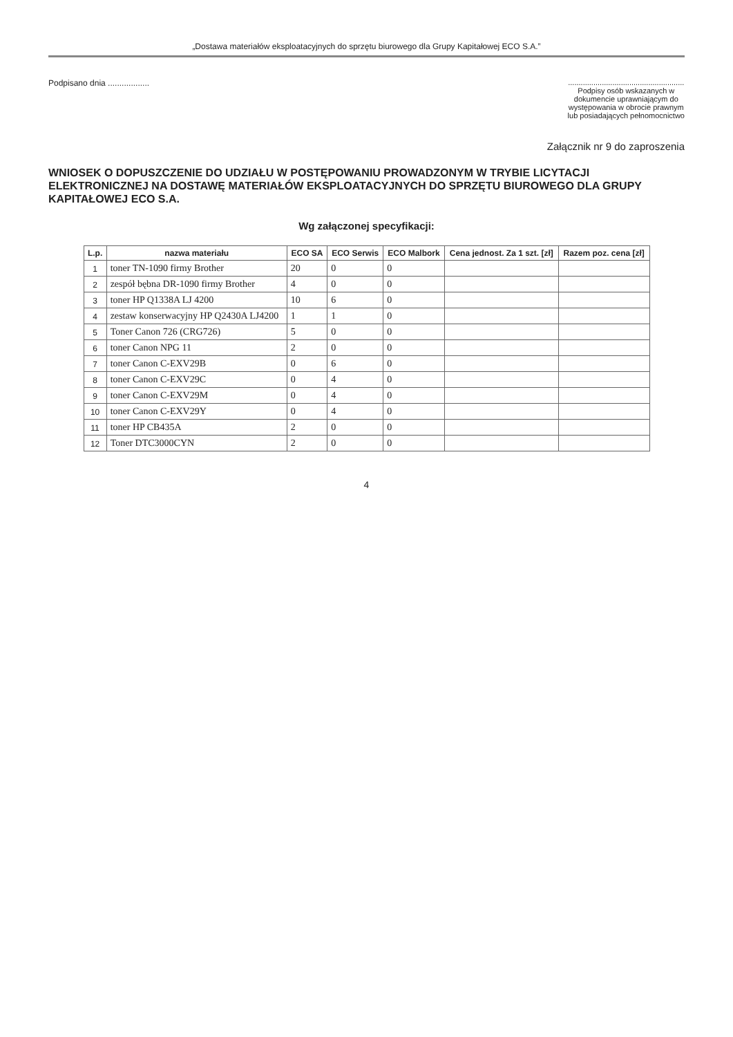„Dostawa materiałów eksploatacyjnych do sprzętu biurowego dla Grupy Kapitałowej ECO S.A.”
Podpisano dnia ..................
.......................................................
Podpisy osób wskazanych w
dokumencie uprawniającym do
występowania w obrocie prawnym
lub posiadających pełnomocnictwo
Załącznik nr 9 do zaproszenia
WNIOSEK O DOPUSZCZENIE DO UDZIAŁU W POSTĘPOWANIU PROWADZONYM W TRYBIE LICYTACJI ELEKTRONICZNEJ NA DOSTAWĘ MATERIAŁÓW EKSPLOATACYJNYCH DO SPRZĘTU BIUROWEGO DLA GRUPY KAPITAŁOWEJ ECO S.A.
Wg załączonej specyfikacji:
| L.p. | nazwa materiału | ECO SA | ECO Serwis | ECO Malbork | Cena jednost. Za 1 szt. [zł] | Razem poz. cena [zł] |
| --- | --- | --- | --- | --- | --- | --- |
| 1 | toner TN-1090 firmy Brother | 20 | 0 | 0 | | |
| 2 | zespół bębna DR-1090 firmy Brother | 4 | 0 | 0 | | |
| 3 | toner HP Q1338A LJ 4200 | 10 | 6 | 0 | | |
| 4 | zestaw konserwacyjny HP Q2430A LJ4200 | 1 | 1 | 0 | | |
| 5 | Toner Canon 726 (CRG726) | 5 | 0 | 0 | | |
| 6 | toner Canon NPG 11 | 2 | 0 | 0 | | |
| 7 | toner Canon C-EXV29B | 0 | 6 | 0 | | |
| 8 | toner Canon C-EXV29C | 0 | 4 | 0 | | |
| 9 | toner Canon C-EXV29M | 0 | 4 | 0 | | |
| 10 | toner Canon C-EXV29Y | 0 | 4 | 0 | | |
| 11 | toner HP CB435A | 2 | 0 | 0 | | |
| 12 | Toner DTC3000CYN | 2 | 0 | 0 | | |
4